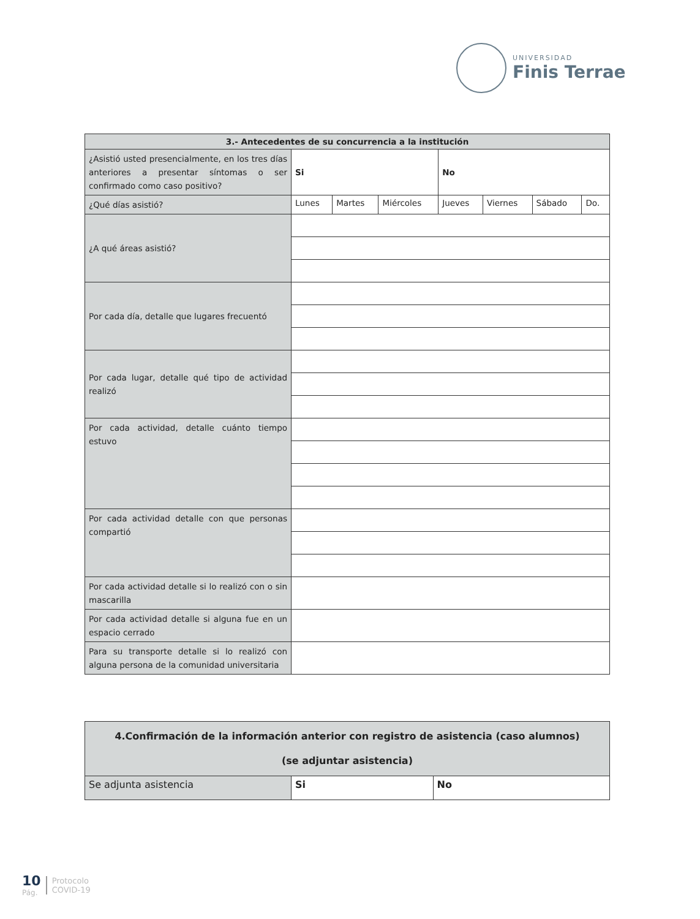UNIVERSIDAD
Finis Terrae
| 3.- Antecedentes de su concurrencia a la institución | | | | | | | |
| --- | --- | --- | --- | --- | --- | --- | --- |
| ¿Asistió usted presencialmente, en los tres días anteriores a presentar síntomas o ser confirmado como caso positivo? | Si | | | No | | | |
| ¿Qué días asistió? | Lunes | Martes | Miércoles | Jueves | Viernes | Sábado | Do. |
| ¿A qué áreas asistió? | | | | | | | |
| Por cada día, detalle que lugares frecuentó | | | | | | | |
| Por cada lugar, detalle qué tipo de actividad realizó | | | | | | | |
| Por cada actividad, detalle cuánto tiempo estuvo | | | | | | | |
| Por cada actividad detalle con que personas compartió | | | | | | | |
| Por cada actividad detalle si lo realizó con o sin mascarilla | | | | | | | |
| Por cada actividad detalle si alguna fue en un espacio cerrado | | | | | | | |
| Para su transporte detalle si lo realizó con alguna persona de la comunidad universitaria | | | | | | | |
| 4.Confirmación de la información anterior con registro de asistencia (caso alumnos) (se adjuntar asistencia) | | |
| --- | --- | --- |
| Se adjunta asistencia | Si | No |
10
Pág.
Protocolo
COVID-19